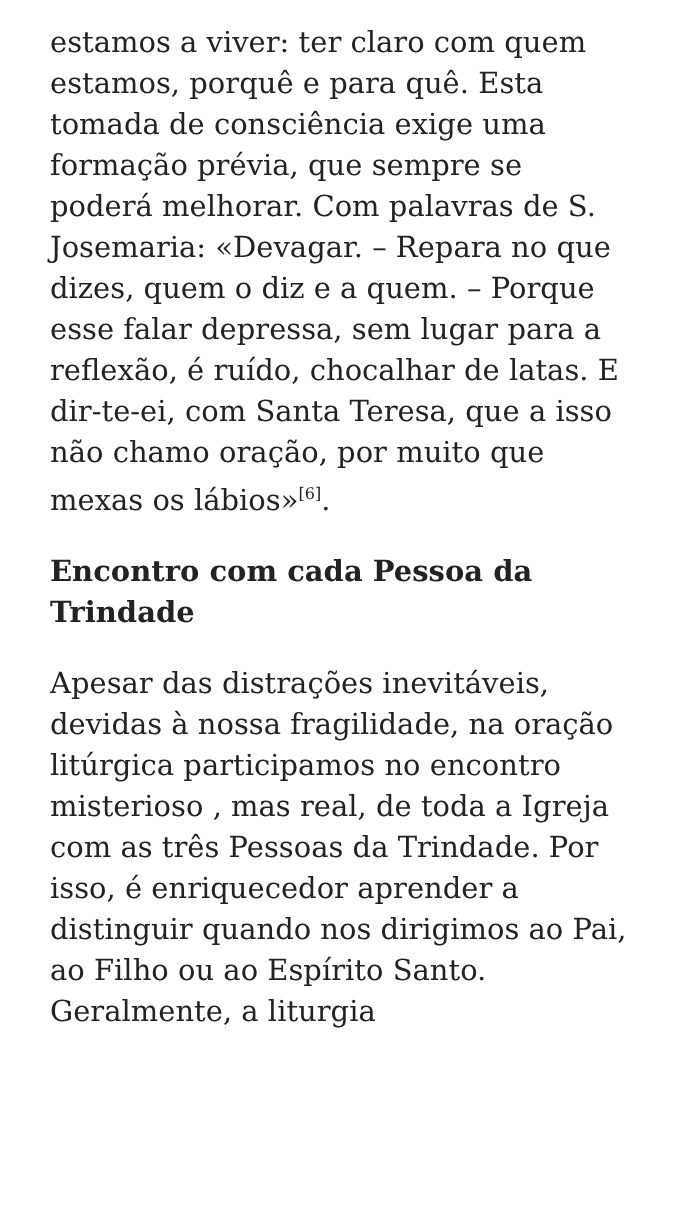estamos a viver: ter claro com quem estamos, porquê e para quê. Esta tomada de consciência exige uma formação prévia, que sempre se poderá melhorar. Com palavras de S. Josemaria: «Devagar. – Repara no que dizes, quem o diz e a quem. – Porque esse falar depressa, sem lugar para a reflexão, é ruído, chocalhar de latas. E dir-te-ei, com Santa Teresa, que a isso não chamo oração, por muito que mexas os lábios»<sup>[6]</sup>.
Encontro com cada Pessoa da Trindade
Apesar das distrações inevitáveis, devidas à nossa fragilidade, na oração litúrgica participamos no encontro misterioso , mas real, de toda a Igreja com as três Pessoas da Trindade. Por isso, é enriquecedor aprender a distinguir quando nos dirigimos ao Pai, ao Filho ou ao Espírito Santo. Geralmente, a liturgia